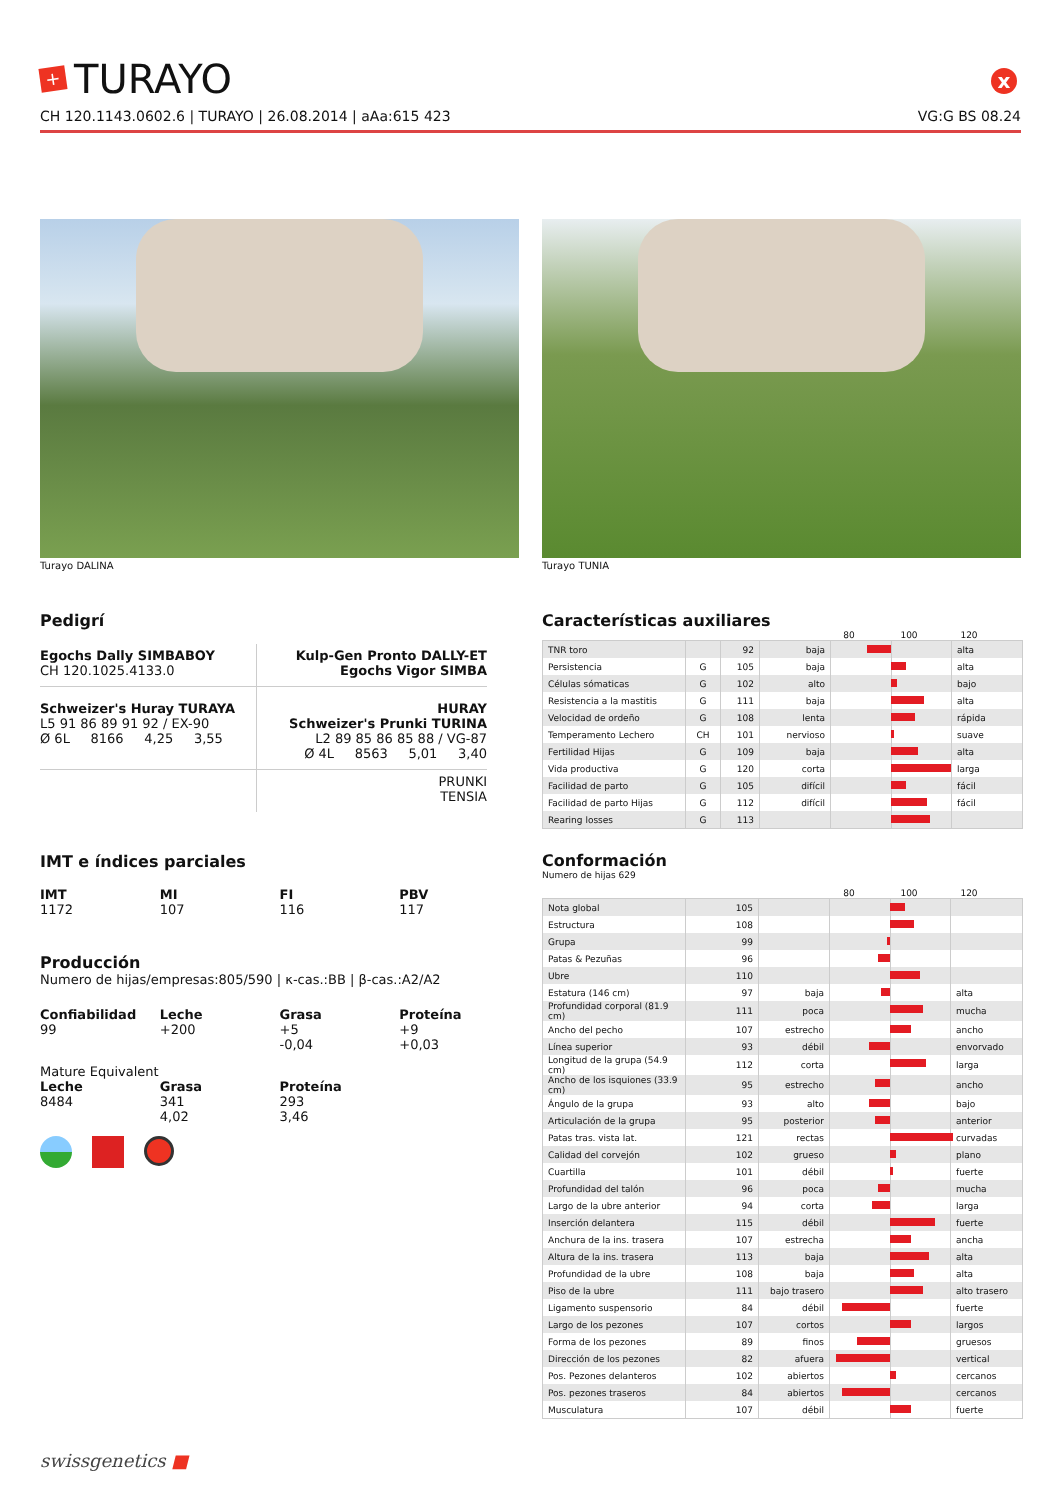+ TURAYO
x
CH 120.1143.0602.6 | TURAYO | 26.08.2014 | aAa:615 423 VG:G BS 08.24
Turayo DALINA Turayo TUNIA
Pedigrí
Egochs Dally SIMBABOY
CH 120.1025.4133.0
Kulp-Gen Pronto DALLY-ET
Egochs Vigor SIMBA
Schweizer's Huray TURAYA
L5 91 86 89 91 92 / EX-90
Ø 6L 8166 4,25 3,55
HURAY
Schweizer's Prunki TURINA
L2 89 85 86 85 88 / VG-87
Ø 4L 8563 5,01 3,40
PRUNKI
TENSIA
IMT e índices parciales
IMT
1172
MI
107
FI
116
PBV
117
Producción
Numero de hijas/empresas:805/590 | κ-cas.:BB | β-cas.:A2/A2
Confiabilidad
99
Leche
+200
Grasa
+5
-0,04
Proteína
+9
+0,03
Mature Equivalent
Leche
8484
Grasa
341
4,02
Proteína
293
3,46
Características auxiliares
80 100 120
| TNR toro | | 92 | baja | | alta |
| Persistencia | G | 105 | baja | | alta |
| Células sómaticas | G | 102 | alto | | bajo |
| Resistencia a la mastitis | G | 111 | baja | | alta |
| Velocidad de ordeño | G | 108 | lenta | | rápida |
| Temperamento Lechero | CH | 101 | nervioso | | suave |
| Fertilidad Hijas | G | 109 | baja | | alta |
| Vida productiva | G | 120 | corta | | larga |
| Facilidad de parto | G | 105 | difícil | | fácil |
| Facilidad de parto Hijas | G | 112 | difícil | | fácil |
| Rearing losses | G | 113 | | | |
Conformación
Numero de hijas 629
80 100 120
| Nota global | 105 | | | |
| Estructura | 108 | | | |
| Grupa | 99 | | | |
| Patas & Pezuñas | 96 | | | |
| Ubre | 110 | | | |
| Estatura (146 cm) | 97 | baja | | alta |
| Profundidad corporal (81.9 cm) | 111 | poca | | mucha |
| Ancho del pecho | 107 | estrecho | | ancho |
| Línea superior | 93 | débil | | envorvado |
| Longitud de la grupa (54.9 cm) | 112 | corta | | larga |
| Ancho de los isquiones (33.9 cm) | 95 | estrecho | | ancho |
| Ángulo de la grupa | 93 | alto | | bajo |
| Articulación de la grupa | 95 | posterior | | anterior |
| Patas tras. vista lat. | 121 | rectas | | curvadas |
| Calidad del corvejón | 102 | grueso | | plano |
| Cuartilla | 101 | débil | | fuerte |
| Profundidad del talón | 96 | poca | | mucha |
| Largo de la ubre anterior | 94 | corta | | larga |
| Inserción delantera | 115 | débil | | fuerte |
| Anchura de la ins. trasera | 107 | estrecha | | ancha |
| Altura de la ins. trasera | 113 | baja | | alta |
| Profundidad de la ubre | 108 | baja | | alta |
| Piso de la ubre | 111 | bajo trasero | | alto trasero |
| Ligamento suspensorio | 84 | débil | | fuerte |
| Largo de los pezones | 107 | cortos | | largos |
| Forma de los pezones | 89 | finos | | gruesos |
| Dirección de los pezones | 82 | afuera | | vertical |
| Pos. Pezones delanteros | 102 | abiertos | | cercanos |
| Pos. pezones traseros | 84 | abiertos | | cercanos |
| Musculatura | 107 | débil | | fuerte |
swissgenetics ■